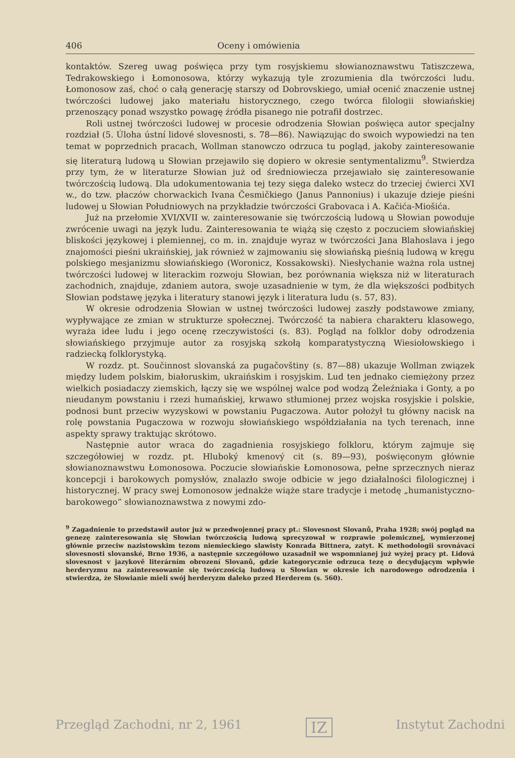406 Oceny i omówienia
kontaktów. Szereg uwag poświęca przy tym rosyjskiemu słowianoznawstwu Tatiszczewa, Tedrakowskiego i Łomonosowa, którzy wykazują tyle zrozumienia dla twórczości ludu. Łomonosow zaś, choć o całą generację starszy od Dobrovskiego, umiał ocenić znaczenie ustnej twórczości ludowej jako materiału historycznego, czego twórca filologii słowiańskiej przenoszący ponad wszystko powagę źródła pisanego nie potrafił dostrzec.
Roli ustnej twórczości ludowej w procesie odrodzenia Słowian poświęca autor specjalny rozdział (5. Úloha ústní lidové slovesnosti, s. 78—86). Nawiązując do swoich wypowiedzi na ten temat w poprzednich pracach, Wollman stanowczo odrzuca tu pogląd, jakoby zainteresowanie się literaturą ludową u Słowian przejawiło się dopiero w okresie sentymentalizmu<sup>9</sup>. Stwierdza przy tym, że w literaturze Słowian już od średniowiecza przejawiało się zainteresowanie twórczością ludową. Dla udokumentowania tej tezy sięga daleko wstecz do trzeciej ćwierci XVI w., do tzw. płaczów chorwackich Ivana Česmičkiego (Janus Pannonius) i ukazuje dzieje pieśni ludowej u Słowian Południowych na przykładzie twórczości Grabovaca i A. Kačića-Miošića.
Już na przełomie XVI/XVII w. zainteresowanie się twórczością ludową u Słowian powoduje zwrócenie uwagi na język ludu. Zainteresowania te wiążą się często z poczuciem słowiańskiej bliskości językowej i plemiennej, co m. in. znajduje wyraz w twórczości Jana Blahoslava i jego znajomości pieśni ukraińskiej, jak również w zajmowaniu się słowiańską pieśnią ludową w kręgu polskiego mesjanizmu słowiańskiego (Woronicz, Kossakowski). Niesłychanie ważna rola ustnej twórczości ludowej w literackim rozwoju Słowian, bez porównania większa niż w literaturach zachodnich, znajduje, zdaniem autora, swoje uzasadnienie w tym, że dla większości podbitych Słowian podstawę języka i literatury stanowi język i literatura ludu (s. 57, 83).
W okresie odrodzenia Słowian w ustnej twórczości ludowej zaszły podstawowe zmiany, wypływające ze zmian w strukturze społecznej. Twórczość ta nabiera charakteru klasowego, wyraża idee ludu i jego ocenę rzeczywistości (s. 83). Pogląd na folklor doby odrodzenia słowiańskiego przyjmuje autor za rosyjską szkołą komparatystyczną Wiesiołowskiego i radziecką folklorystyką.
W rozdz. pt. Součinnost slovanská za pugačovštiny (s. 87—88) ukazuje Wollman związek między ludem polskim, białoruskim, ukraińskim i rosyjskim. Lud ten jednako ciemiężony przez wielkich posiadaczy ziemskich, łączy się we wspólnej walce pod wodzą Żeleźniaka i Gonty, a po nieudanym powstaniu i rzezi humańskiej, krwawo stłumionej przez wojska rosyjskie i polskie, podnosi bunt przeciw wyzyskowi w powstaniu Pugaczowa. Autor położył tu główny nacisk na rolę powstania Pugaczowa w rozwoju słowiańskiego współdziałania na tych terenach, inne aspekty sprawy traktując skrótowo.
Następnie autor wraca do zagadnienia rosyjskiego folkloru, którym zajmuje się szczegółowiej w rozdz. pt. Hluboký kmenový cit (s. 89—93), poświęconym głównie słowianoznawstwu Łomonosowa. Poczucie słowiańskie Łomonosowa, pełne sprzecznych nieraz koncepcji i barokowych pomysłów, znalazło swoje odbicie w jego działalności filologicznej i historycznej. W pracy swej Łomonosow jednakże wiąże stare tradycje i metodę „humanistyczno-barokowego” słowianoznawstwa z nowymi zdo-
<sup>9</sup> Zagadnienie to przedstawił autor już w przedwojennej pracy pt.: Slovesnost Slovanů, Praha 1928; swój pogląd na genezę zainteresowania się Słowian twórczością ludową sprecyzował w rozprawie polemicznej, wymierzonej głównie przeciw nazistowskim tezom niemieckiego slawisty Konrada Bittnera, zatyt. K methodologii srovnávací slovesnosti slovanské, Brno 1936, a następnie szczegółowo uzasadnił we wspomnianej już wyżej pracy pt. Lidová slovesnost v jazykově literárním obrození Slovanů, gdzie kategorycznie odrzuca tezę o decydującym wpływie herderyzmu na zainteresowanie się twórczością ludową u Słowian w okresie ich narodowego odrodzenia i stwierdza, że Słowianie mieli swój herderyzm daleko przed Herderem (s. 560).
Przegląd Zachodni, nr 2, 1961 IZ Instytut Zachodni